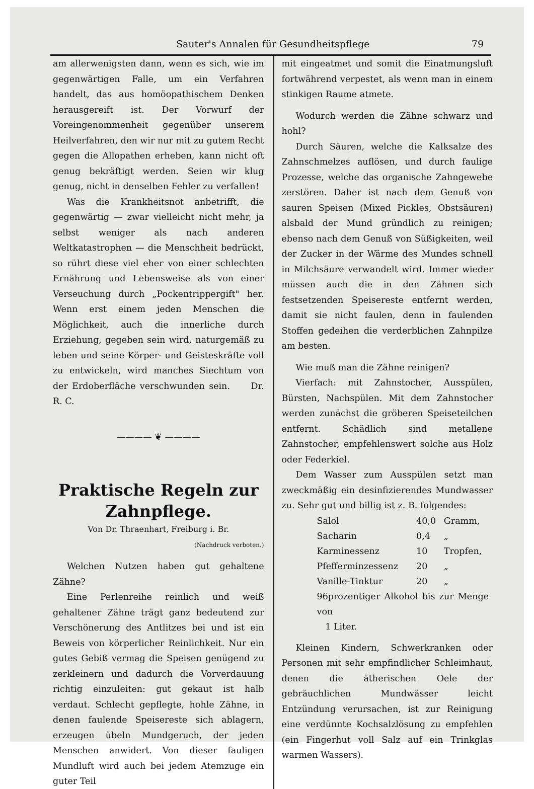Sauter's Annalen für Gesundheitspflege 79
am allerwenigsten dann, wenn es sich, wie im gegenwärtigen Falle, um ein Verfahren handelt, das aus homöopathischem Denken herausgereift ist. Der Vorwurf der Voreingenommenheit gegenüber unserem Heilverfahren, den wir nur mit zu gutem Recht gegen die Allopathen erheben, kann nicht oft genug bekräftigt werden. Seien wir klug genug, nicht in denselben Fehler zu verfallen!
Was die Krankheitsnot anbetrifft, die gegenwärtig — zwar vielleicht nicht mehr, ja selbst weniger als nach anderen Weltkatastrophen — die Menschheit bedrückt, so rührt diese viel eher von einer schlechten Ernährung und Lebensweise als von einer Verseuchung durch „Pockentrippergift" her. Wenn erst einem jeden Menschen die Möglichkeit, auch die innerliche durch Erziehung, gegeben sein wird, naturgemäß zu leben und seine Körper- und Geisteskräfte voll zu entwickeln, wird manches Siechtum von der Erdoberfläche verschwunden sein. Dr. R. C.
———— ❦ ————
Praktische Regeln zur Zahnpflege.
Von Dr. Thraenhart, Freiburg i. Br.
(Nachdruck verboten.)
Welchen Nutzen haben gut gehaltene Zähne?
Eine Perlenreihe reinlich und weiß gehaltener Zähne trägt ganz bedeutend zur Verschönerung des Antlitzes bei und ist ein Beweis von körperlicher Reinlichkeit. Nur ein gutes Gebiß vermag die Speisen genügend zu zerkleinern und dadurch die Vorverdauung richtig einzuleiten: gut gekaut ist halb verdaut. Schlecht gepflegte, hohle Zähne, in denen faulende Speisereste sich ablagern, erzeugen übeln Mundgeruch, der jeden Menschen anwidert. Von dieser fauligen Mundluft wird auch bei jedem Atemzuge ein guter Teil
mit eingeatmet und somit die Einatmungsluft fortwährend verpestet, als wenn man in einem stinkigen Raume atmete.
Wodurch werden die Zähne schwarz und hohl?
Durch Säuren, welche die Kalksalze des Zahnschmelzes auflösen, und durch faulige Prozesse, welche das organische Zahngewebe zerstören. Daher ist nach dem Genuß von sauren Speisen (Mixed Pickles, Obstsäuren) alsbald der Mund gründlich zu reinigen; ebenso nach dem Genuß von Süßigkeiten, weil der Zucker in der Wärme des Mundes schnell in Milchsäure verwandelt wird. Immer wieder müssen auch die in den Zähnen sich festsetzenden Speisereste entfernt werden, damit sie nicht faulen, denn in faulenden Stoffen gedeihen die verderblichen Zahnpilze am besten.
Wie muß man die Zähne reinigen?
Vierfach: mit Zahnstocher, Ausspülen, Bürsten, Nachspülen. Mit dem Zahnstocher werden zunächst die gröberen Speiseteilchen entfernt. Schädlich sind metallene Zahnstocher, empfehlenswert solche aus Holz oder Federkiel.
Dem Wasser zum Ausspülen setzt man zweckmäßig ein desinfizierendes Mundwasser zu. Sehr gut und billig ist z. B. folgendes:
| Salol | 40,0 | Gramm, |
| Sacharin | 0,4 | „ |
| Karminessenz | 10 | Tropfen, |
| Pfefferminzessenz | 20 | „ |
| Vanille-Tinktur | 20 | „ |
| 96prozentiger Alkohol bis zur Menge von 1 Liter. | | |
Kleinen Kindern, Schwerkranken oder Personen mit sehr empfindlicher Schleimhaut, denen die ätherischen Oele der gebräuchlichen Mundwässer leicht Entzündung verursachen, ist zur Reinigung eine verdünnte Kochsalzlösung zu empfehlen (ein Fingerhut voll Salz auf ein Trinkglas warmen Wassers).